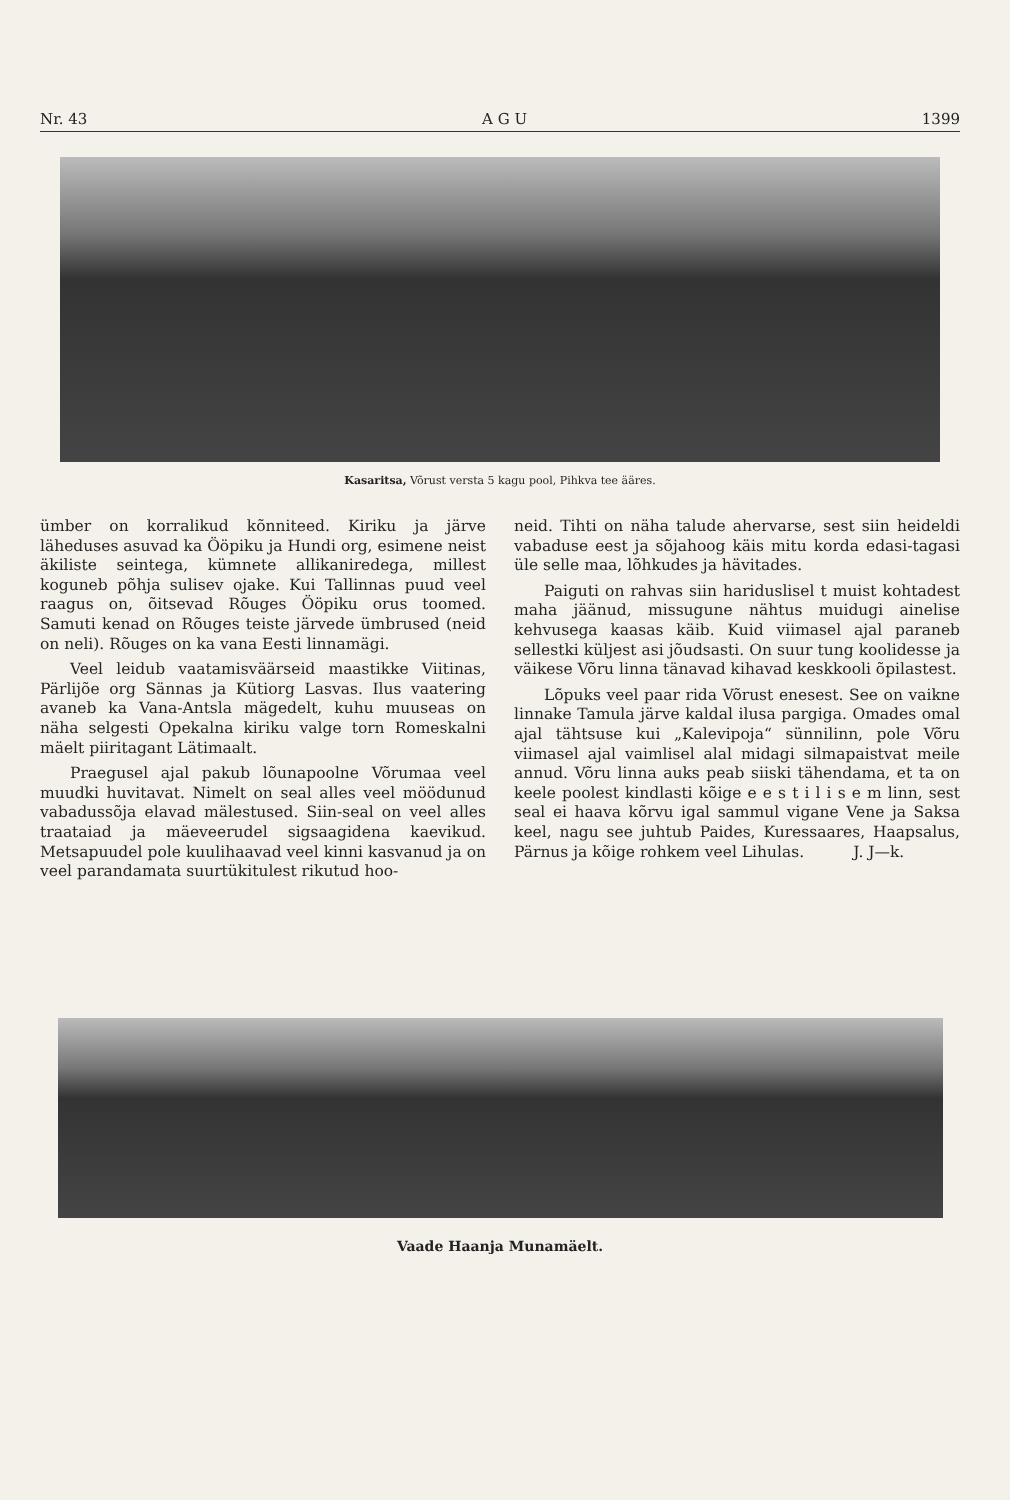Nr. 43 A G U 1399
Kasaritsa, Võrust versta 5 kagu pool, Pihkva tee ääres.
ümber on korralikud kõnniteed. Kiriku ja järve läheduses asuvad ka Ööpiku ja Hundi org, esimene neist äkiliste seintega, kümnete allikaniredega, millest koguneb põhja sulisev ojake. Kui Tallinnas puud veel raagus on, õitsevad Rõuges Ööpiku orus toomed. Samuti kenad on Rõuges teiste järvede ümbrused (neid on neli). Rõuges on ka vana Eesti linnamägi.
Veel leidub vaatamisväärseid maastikke Viitinas, Pärlijõe org Sännas ja Kütiorg Lasvas. Ilus vaatering avaneb ka Vana-Antsla mägedelt, kuhu muuseas on näha selgesti Opekalna kiriku valge torn Romeskalni mäelt piiritagant Lätimaalt.
Praegusel ajal pakub lõunapoolne Võrumaa veel muudki huvitavat. Nimelt on seal alles veel möödunud vabadussõja elavad mälestused. Siin-seal on veel alles traataiad ja mäeveerudel sigsaagidena kaevikud. Metsapuudel pole kuulihaavad veel kinni kasvanud ja on veel parandamata suurtükitulest rikutud hoo-
neid. Tihti on näha talude ahervarse, sest siin heideldi vabaduse eest ja sõjahoog käis mitu korda edasi-tagasi üle selle maa, lõhkudes ja hävitades.
Paiguti on rahvas siin hariduslisel t muist kohtadest maha jäänud, missugune nähtus muidugi ainelise kehvusega kaasas käib. Kuid viimasel ajal paraneb sellestki küljest asi jõudsasti. On suur tung koolidesse ja väikese Võru linna tänavad kihavad keskkooli õpilastest.
Lõpuks veel paar rida Võrust enesest. See on vaikne linnake Tamula järve kaldal ilusa pargiga. Omades omal ajal tähtsuse kui „Kalevipoja“ sünnilinn, pole Võru viimasel ajal vaimlisel alal midagi silmapaistvat meile annud. Võru linna auks peab siiski tähendama, et ta on keele poolest kindlasti kõige e e s t i l i s e m linn, sest seal ei haava kõrvu igal sammul vigane Vene ja Saksa keel, nagu see juhtub Paides, Kuressaares, Haapsalus, Pärnus ja kõige rohkem veel Lihulas. J. J—k.
Vaade Haanja Munamäelt.